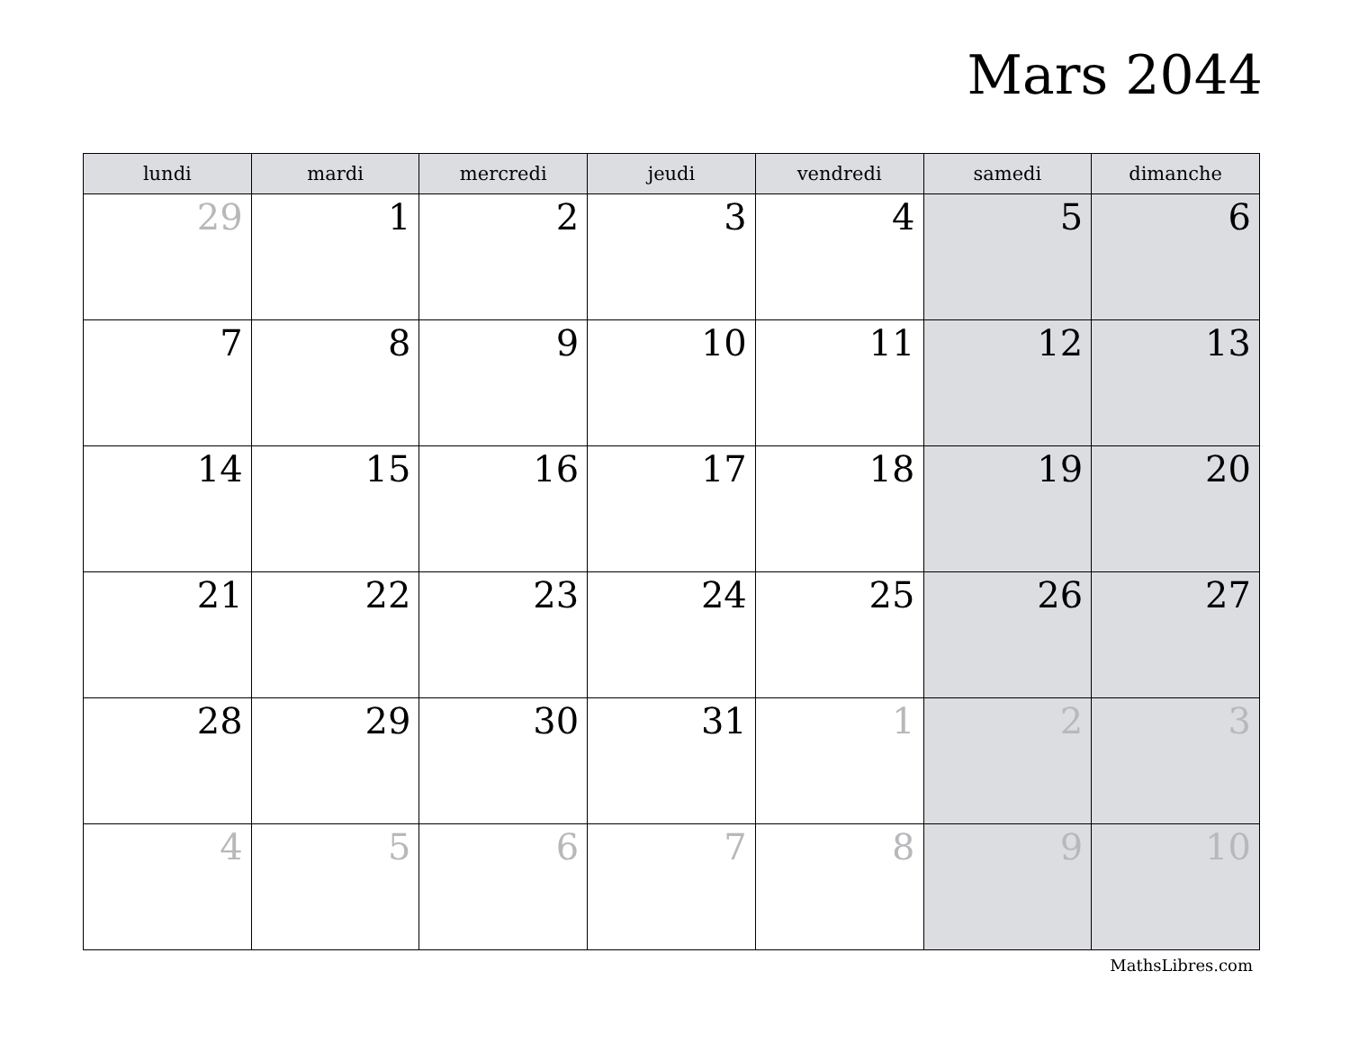Mars 2044
| lundi | mardi | mercredi | jeudi | vendredi | samedi | dimanche |
| --- | --- | --- | --- | --- | --- | --- |
| 29 | 1 | 2 | 3 | 4 | 5 | 6 |
| 7 | 8 | 9 | 10 | 11 | 12 | 13 |
| 14 | 15 | 16 | 17 | 18 | 19 | 20 |
| 21 | 22 | 23 | 24 | 25 | 26 | 27 |
| 28 | 29 | 30 | 31 | 1 | 2 | 3 |
| 4 | 5 | 6 | 7 | 8 | 9 | 10 |
MathsLibres.com